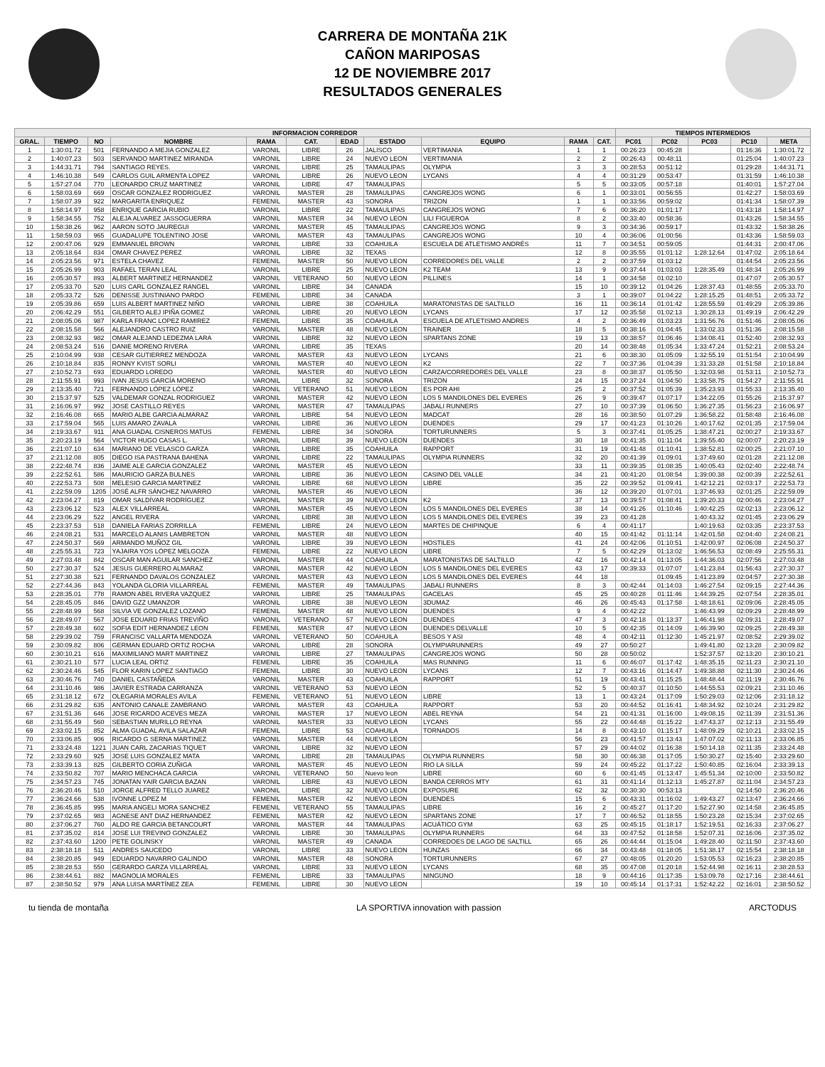CARRERA DE MONTAÑA 21K
CAÑON MARIPOSAS
12 DE NOVIEMBRE 2017
RESULTADOS GENERALES
| INFORMACION CORREDOR | | | | | | | | | | | TIEMPOS INTERMEDIOS | | | | |
| --- | --- | --- | --- | --- | --- | --- | --- | --- | --- | --- | --- | --- | --- | --- | --- |
| GRAL. | TIEMPO | NO | NOMBRE | RAMA | CAT. | EDAD | ESTADO | EQUIPO | RAMA | CAT. | PC01 | PC02 | PC03 | PC10 | META |
| 1 | 1:30:01.72 | 501 | FERNANDO A MEJIA GONZALEZ | VARONIL | LIBRE | 26 | JALISCO | VERTIMANIA | 1 | 1 | 00:26:23 | 00:45:28 | | 01:16:36 | 1:30:01.72 |
| 2 | 1:40:07.23 | 503 | SERVANDO MARTINEZ MIRANDA | VARONIL | LIBRE | 24 | NUEVO LEON | VERTIMANIA | 2 | 2 | 00:26:43 | 00:48:11 | | 01:25:04 | 1:40:07.23 |
| 3 | 1:44:31.71 | 794 | SANTIAGO REYES. | VARONIL | LIBRE | 25 | TAMAULIPAS | OLYMPIA | 3 | 3 | 00:28:53 | 00:51:12 | | 01:29:28 | 1:44:31.71 |
| 4 | 1:46:10.38 | 549 | CARLOS GUIL ARMENTA LOPEZ | VARONIL | LIBRE | 26 | NUEVO LEON | LYCANS | 4 | 4 | 00:31:29 | 00:53:47 | | 01:31:59 | 1:46:10.38 |
| 5 | 1:57:27.04 | 770 | LEONARDO CRUZ MARTINEZ | VARONIL | LIBRE | 47 | TAMAULIPAS | | 5 | 5 | 00:33:05 | 00:57:18 | | 01:40:01 | 1:57:27.04 |
| 6 | 1:58:03.69 | 669 | OSCAR GONZALEZ RODRIGUEZ | VARONIL | MASTER | 28 | TAMAULIPAS | CANGREJOS WONG | 6 | 1 | 00:33:01 | 00:56:55 | | 01:42:27 | 1:58:03.69 |
| 7 | 1:58:07.39 | 922 | MARGARITA ENRIQUEZ | FEMENIL | MASTER | 43 | SONORA | TRIZON | 1 | 1 | 00:33:56 | 00:59:02 | | 01:41:34 | 1:58:07.39 |
| 8 | 1:58:14.97 | 958 | ENRIQUE GARCIA RUBIO | VARONIL | LIBRE | 22 | TAMAULIPAS | CANGREJOS WONG | 7 | 6 | 00:36:20 | 01:01:17 | | 01:43:18 | 1:58:14.97 |
| 9 | 1:58:34.55 | 752 | ALEJA ALVAREZ JASSOGUERRA | VARONIL | MASTER | 34 | NUEVO LEON | LILI FIGUEROA | 8 | 2 | 00:33:40 | 00:58:36 | | 01:43:26 | 1:58:34.55 |
| 10 | 1:58:38.26 | 962 | AARON SOTO JAUREGUI | VARONIL | MASTER | 45 | TAMAULIPAS | CANGREJOS WONG | 9 | 3 | 00:34:36 | 00:59:17 | | 01:43:32 | 1:58:38.26 |
| 11 | 1:58:59.03 | 965 | GUADALUPE TOLENTINO JOSE | VARONIL | MASTER | 43 | TAMAULIPAS | CANGREJOS WONG | 10 | 4 | 00:36:06 | 01:00:56 | | 01:43:36 | 1:58:59.03 |
| 12 | 2:00:47.06 | 929 | EMMANUEL BROWN | VARONIL | LIBRE | 33 | COAHUILA | ESCUELA DE ATLETISMO ANDRÉS | 11 | 7 | 00:34:51 | 00:59:05 | | 01:44:31 | 2:00:47.06 |
| 13 | 2:05:18.64 | 834 | OMAR CHAVEZ PEREZ | VARONIL | LIBRE | 32 | TEXAS | | 12 | 8 | 00:35:55 | 01:01:12 | 1:28:12.64 | 01:47:02 | 2:05:18.64 |
| 14 | 2:05:23.56 | 971 | ESTELA CHAVEZ | FEMENIL | MASTER | 50 | NUEVO LEON | CORREDORES DEL VALLE | 2 | 2 | 00:37:59 | 01:03:12 | | 01:44:54 | 2:05:23.56 |
| 15 | 2:05:26.99 | 903 | RAFAEL TERAN LEAL | VARONIL | LIBRE | 25 | NUEVO LEON | K2 TEAM | 13 | 9 | 00:37:44 | 01:03:03 | 1:28:35.49 | 01:48:34 | 2:05:26.99 |
| 16 | 2:05:30.57 | 893 | ALBERT MARTINEZ HERNANDEZ | VARONIL | VETERANO | 50 | NUEVO LEON | PILLINES | 14 | 1 | 00:34:58 | 01:02:10 | | 01:47:07 | 2:05:30.57 |
| 17 | 2:05:33.70 | 520 | LUIS CARL GONZALEZ RANGEL | VARONIL | LIBRE | 34 | CANADA | | 15 | 10 | 00:39:12 | 01:04:26 | 1:28:37.43 | 01:48:55 | 2:05:33.70 |
| 18 | 2:05:33.72 | 526 | DENISSE JUSTINIANO PARDO | FEMENIL | LIBRE | 34 | CANADA | | 3 | 1 | 00:39:07 | 01:04:22 | 1:28:15.25 | 01:48:51 | 2:05:33.72 |
| 19 | 2:05:39.86 | 659 | LUIS ALBERT MARTINEZ NIÑO | VARONIL | LIBRE | 38 | COAHUILA | MARATONISTAS DE SALTILLO | 16 | 11 | 00:36:14 | 01:01:42 | 1:28:55.59 | 01:49:29 | 2:05:39.86 |
| 20 | 2:06:42.29 | 551 | GILBERTO ALEJ IPIÑA GOMEZ | VARONIL | LIBRE | 20 | NUEVO LEON | LYCANS | 17 | 12 | 00:35:58 | 01:02:13 | 1:30:28.13 | 01:49:19 | 2:06:42.29 |
| 21 | 2:08:05.06 | 987 | KARLA FRANC LOPEZ RAMIREZ | FEMENIL | LIBRE | 35 | COAHUILA | ESCUELA DE ATLETISMO ANDRES | 4 | 2 | 00:36:49 | 01:03:23 | 1:31:56.76 | 01:51:46 | 2:08:05.06 |
| 22 | 2:08:15.58 | 566 | ALEJANDRO CASTRO RUIZ | VARONIL | MASTER | 48 | NUEVO LEON | TRAINER | 18 | 5 | 00:38:16 | 01:04:45 | 1:33:02.33 | 01:51:36 | 2:08:15.58 |
| 23 | 2:08:32.93 | 982 | OMAR ALEJAND LEDEZMA LARA | VARONIL | LIBRE | 32 | NUEVO LEON | SPARTANS ZONE | 19 | 13 | 00:38:57 | 01:06:46 | 1:34:08.41 | 01:52:40 | 2:08:32.93 |
| 24 | 2:08:53.24 | 516 | DANIE MORENO RIVERA | VARONIL | LIBRE | 35 | TEXAS | | 20 | 14 | 00:38:48 | 01:05:34 | 1:33:47.24 | 01:52:21 | 2:08:53.24 |
| 25 | 2:10:04.99 | 938 | CESAR GUTIERREZ MENDOZA | VARONIL | MASTER | 43 | NUEVO LEON | LYCANS | 21 | 6 | 00:38:30 | 01:05:09 | 1:32:55.19 | 01:51:54 | 2:10:04.99 |
| 26 | 2:10:18.84 | 835 | RONNY KVIST SORLI | VARONIL | MASTER | 40 | NUEVO LEON | K2 | 22 | 7 | 00:37:36 | 01:04:39 | 1:31:33.28 | 01:51:58 | 2:10:18.84 |
| 27 | 2:10:52.73 | 693 | EDUARDO LOREDO | VARONIL | MASTER | 40 | NUEVO LEON | CARZA/CORREDORES DEL VALLE | 23 | 8 | 00:38:37 | 01:05:50 | 1:32:03.98 | 01:53:11 | 2:10:52.73 |
| 28 | 2:11:55.91 | 993 | IVAN JESUS GARCÍA MORENO | VARONIL | LIBRE | 32 | SONORA | TRIZON | 24 | 15 | 00:37:24 | 01:04:50 | 1:33:58.75 | 01:54:27 | 2:11:55.91 |
| 29 | 2:13:35.40 | 721 | FERNANDO LÓPEZ LÓPEZ | VARONIL | VETERANO | 51 | NUEVO LEON | ES POR AHI | 25 | 2 | 00:37:52 | 01:05:39 | 1:35:23.93 | 01:55:33 | 2:13:35.40 |
| 30 | 2:15:37.97 | 525 | VALDEMAR GONZAL RODRIGUEZ | VARONIL | MASTER | 42 | NUEVO LEON | LOS 5 MANDILONES DEL EVERES | 26 | 9 | 00:39:47 | 01:07:17 | 1:34:22.05 | 01:55:26 | 2:15:37.97 |
| 31 | 2:16:06.97 | 992 | JOSE CASTILLO REYES | VARONIL | MASTER | 47 | TAMAULIPAS | JABALI RUNNERS | 27 | 10 | 00:37:39 | 01:06:50 | 1:36:27.35 | 01:56:23 | 2:16:06.97 |
| 32 | 2:16:46.08 | 665 | MARIO ALBE GARCIA ALMARAZ | VARONIL | LIBRE | 54 | NUEVO LEON | MADCAT | 28 | 16 | 00:38:50 | 01:07:29 | 1:36:58.22 | 01:58:48 | 2:16:46.08 |
| 33 | 2:17:59.04 | 565 | LUIS AMARO ZAVALA | VARONIL | LIBRE | 36 | NUEVO LEON | DUENDES | 29 | 17 | 00:41:23 | 01:10:26 | 1:40:17.62 | 02:01:35 | 2:17:59.04 |
| 34 | 2:19:33.67 | 911 | ANA GUADAL CISNEROS MATUS | FEMENIL | LIBRE | 34 | SONORA | TORTURUNNERS | 5 | 3 | 00:37:41 | 01:05:25 | 1:38:47.21 | 02:00:27 | 2:19:33.67 |
| 35 | 2:20:23.19 | 564 | VICTOR HUGO CASAS L. | VARONIL | LIBRE | 39 | NUEVO LEON | DUENDES | 30 | 18 | 00:41:35 | 01:11:04 | 1:39:55.40 | 02:00:07 | 2:20:23.19 |
| 36 | 2:21:07.10 | 634 | MARIANO DE VELASCO GARZA | VARONIL | LIBRE | 35 | COAHUILA | RAPPORT | 31 | 19 | 00:41:48 | 01:10:41 | 1:38:52.81 | 02:00:25 | 2:21:07.10 |
| 37 | 2:21:12.08 | 805 | DIEGO ISA PASTRANA BAHENA | VARONIL | LIBRE | 22 | TAMAULIPAS | OLYMPIA RUNNERS | 32 | 20 | 00:41:39 | 01:09:01 | 1:37:49.60 | 02:01:28 | 2:21:12.08 |
| 38 | 2:22:48.74 | 836 | JAIME ALE GARCIA GONZALEZ | VARONIL | MASTER | 45 | NUEVO LEON | | 33 | 11 | 00:39:35 | 01:08:35 | 1:40:05.43 | 02:02:40 | 2:22:48.74 |
| 39 | 2:22:52.61 | 586 | MAURICIO GARZA BULNES | VARONIL | LIBRE | 36 | NUEVO LEON | CASINO DEL VALLE | 34 | 21 | 00:41:20 | 01:08:54 | 1:39:00.38 | 02:00:39 | 2:22:52.61 |
| 40 | 2:22:53.73 | 508 | MELESIO GARCIA MARTINEZ | VARONIL | LIBRE | 68 | NUEVO LEON | LIBRE | 35 | 22 | 00:39:52 | 01:09:41 | 1:42:12.21 | 02:03:17 | 2:22:53.73 |
| 41 | 2:22:59.09 | 1205 | JOSÉ ALFR SÁNCHEZ NAVARRO | VARONIL | MASTER | 46 | NUEVO LEON | | 36 | 12 | 00:39:20 | 01:07:01 | 1:37:46.93 | 02:01:25 | 2:22:59.09 |
| 42 | 2:23:04.27 | 819 | OMAR SALDÍVAR RODRÍGUEZ | VARONIL | MASTER | 39 | NUEVO LEON | K2 | 37 | 13 | 00:39:57 | 01:08:41 | 1:39:20.33 | 02:00:46 | 2:23:04.27 |
| 43 | 2:23:06.12 | 523 | ALEX VILLARREAL | VARONIL | MASTER | 45 | NUEVO LEON | LOS 5 MANDILONES DEL EVERES | 38 | 14 | 00:41:26 | 01:10:46 | 1:40:42.25 | 02:02:13 | 2:23:06.12 |
| 44 | 2:23:06.29 | 522 | ANGEL RIVERA | VARONIL | LIBRE | 38 | NUEVO LEON | LOS 5 MANDILONES DEL EVERES | 39 | 23 | 00:41:28 | | 1:40:43.32 | 02:01:45 | 2:23:06.29 |
| 45 | 2:23:37.53 | 518 | DANIELA FARIAS ZORRILLA | FEMENIL | LIBRE | 24 | NUEVO LEON | MARTES DE CHIPINQUE | 6 | 4 | 00:41:17 | | 1:40:19.63 | 02:03:35 | 2:23:37.53 |
| 46 | 2:24:08.21 | 531 | MARCELO ALANIS LAMBRETON | VARONIL | MASTER | 48 | NUEVO LEON | | 40 | 15 | 00:41:42 | 01:11:14 | 1:42:01.58 | 02:04:40 | 2:24:08.21 |
| 47 | 2:24:50.37 | 569 | ARMANDO MUÑOZ GIL | VARONIL | LIBRE | 39 | NUEVO LEON | HOSTILES | 41 | 24 | 00:42:06 | 01:10:51 | 1:42:00.97 | 02:06:08 | 2:24:50.37 |
| 48 | 2:25:55.31 | 723 | YAJAIRA YOS LÓPEZ MELGOZA | FEMENIL | LIBRE | 22 | NUEVO LEON | LIBRE | 7 | 5 | 00:42:29 | 01:13:02 | 1:46:56.53 | 02:08:49 | 2:25:55.31 |
| 49 | 2:27:03.48 | 842 | OSCAR MAN AGUILAR SANCHEZ | VARONIL | MASTER | 44 | COAHUILA | MARATONISTAS DE SALTILLO | 42 | 16 | 00:42:14 | 01:13:05 | 1:44:36.03 | 02:07:56 | 2:27:03.48 |
| 50 | 2:27:30.37 | 524 | JESUS GUERRERO ALMARAZ | VARONIL | MASTER | 42 | NUEVO LEON | LOS 5 MANDILONES DEL EVERES | 43 | 17 | 00:39:33 | 01:07:07 | 1:41:23.84 | 01:56:43 | 2:27:30.37 |
| 51 | 2:27:30.38 | 521 | FERNANDO DAVALOS GONZALEZ | VARONIL | MASTER | 43 | NUEVO LEON | LOS 5 MANDILONES DEL EVERES | 44 | 18 | | 01:09:45 | 1:41:23.89 | 02:04:57 | 2:27:30.38 |
| 52 | 2:27:44.36 | 843 | YOLANDA GLORIA VILLARREAL | FEMENIL | MASTER | 49 | TAMAULIPAS | JABALI RUNNERS | 8 | 3 | 00:42:44 | 01:14:03 | 1:46:27.54 | 02:09:15 | 2:27:44.36 |
| 53 | 2:28:35.01 | 778 | RAMON ABEL RIVERA VAZQUEZ | VARONIL | LIBRE | 25 | TAMAULIPAS | GACELAS | 45 | 25 | 00:40:28 | 01:11:46 | 1:44:39.25 | 02:07:54 | 2:28:35.01 |
| 54 | 2:28:45.05 | 846 | DAVID GZZ UMANZOR | VARONIL | LIBRE | 38 | NUEVO LEON | 3DUMAZ | 46 | 26 | 00:45:43 | 01:17:58 | 1:48:18.61 | 02:09:06 | 2:28:45.05 |
| 55 | 2:28:48.99 | 568 | SILVIA VE GONZALEZ LOZANO | FEMENIL | MASTER | 48 | NUEVO LEON | DUENDES | 9 | 4 | 00:42:22 | | 1:46:43.99 | 02:09:29 | 2:28:48.99 |
| 56 | 2:28:49.07 | 567 | JOSE EDUARD FRIAS TREVIÑO | VARONIL | VETERANO | 57 | NUEVO LEON | DUENDES | 47 | 3 | 00:42:18 | 01:13:37 | 1:46:41.98 | 02:09:31 | 2:28:49.07 |
| 57 | 2:28:49.38 | 602 | SOFIA EDIT HERNANDEZ LEON | FEMENIL | MASTER | 47 | NUEVO LEON | DUENDES DELVALLE | 10 | 5 | 00:42:35 | 01:14:09 | 1:46:39.90 | 02:09:25 | 2:28:49.38 |
| 58 | 2:29:39.02 | 759 | FRANCISC VALLARTA MENDOZA | VARONIL | VETERANO | 50 | COAHUILA | BESOS Y ASI | 48 | 4 | 00:42:11 | 01:12:30 | 1:45:21.97 | 02:08:52 | 2:29:39.02 |
| 59 | 2:30:09.82 | 806 | GERMAN EDUARD ORTIZ ROCHA | VARONIL | LIBRE | 28 | SONORA | OLYMPIARUNNERS | 49 | 27 | 00:50:27 | | 1:49:41.80 | 02:13:28 | 2:30:09.82 |
| 60 | 2:30:10.21 | 616 | MAXIMILIANO MART MARTINEZ | VARONIL | LIBRE | 27 | TAMAULIPAS | CANGREJOS WONG | 50 | 28 | 00:50:02 | | 1:52:37.57 | 02:13:20 | 2:30:10.21 |
| 61 | 2:30:21.10 | 577 | LUCIA LEAL ORTIZ | FEMENIL | LIBRE | 35 | COAHUILA | MAS RUNNING | 11 | 6 | 00:46:07 | 01:17:42 | 1:48:35.15 | 02:11:23 | 2:30:21.10 |
| 62 | 2:30:24.46 | 545 | FLOR KARIN LOPEZ SANTIAGO | FEMENIL | LIBRE | 30 | NUEVO LEON | LYCANS | 12 | 7 | 00:43:16 | 01:14:47 | 1:49:38.88 | 02:11:30 | 2:30:24.46 |
| 63 | 2:30:46.76 | 740 | DANIEL CASTAÑEDA | VARONIL | MASTER | 43 | COAHUILA | RAPPORT | 51 | 19 | 00:43:41 | 01:15:25 | 1:48:48.44 | 02:11:19 | 2:30:46.76 |
| 64 | 2:31:10.46 | 986 | JAVIER ESTRADA CARRANZA | VARONIL | VETERANO | 53 | NUEVO LEON | | 52 | 5 | 00:40:37 | 01:10:50 | 1:44:55.53 | 02:09:21 | 2:31:10.46 |
| 65 | 2:31:18.12 | 672 | OLEGARIA MORALES AVILA | FEMENIL | VETERANO | 51 | NUEVO LEON | LIBRE | 13 | 1 | 00:43:24 | 01:17:09 | 1:50:29.03 | 02:12:06 | 2:31:18.12 |
| 66 | 2:31:29.82 | 635 | ANTONIO CANALE ZAMBRANO | VARONIL | MASTER | 43 | COAHUILA | RAPPORT | 53 | 20 | 00:44:52 | 01:16:41 | 1:48:34.92 | 02:10:24 | 2:31:29.82 |
| 67 | 2:31:51.36 | 646 | JOSE RICARDO ACEVES MEZA | VARONIL | MASTER | 17 | NUEVO LEON | ABEL REYNA | 54 | 21 | 00:41:31 | 01:16:00 | 1:49:08.15 | 02:11:39 | 2:31:51.36 |
| 68 | 2:31:55.49 | 560 | SEBASTIAN MURILLO REYNA | VARONIL | MASTER | 33 | NUEVO LEON | LYCANS | 55 | 22 | 00:44:48 | 01:15:22 | 1:47:43.37 | 02:12:13 | 2:31:55.49 |
| 69 | 2:33:02.15 | 852 | ALMA GUADAL AVILA SALAZAR | FEMENIL | LIBRE | 53 | COAHUILA | TORNADOS | 14 | 8 | 00:43:10 | 01:15:17 | 1:48:09.29 | 02:10:21 | 2:33:02.15 |
| 70 | 2:33:06.85 | 906 | RICARDO G SERNA MARTINEZ | VARONIL | MASTER | 44 | NUEVO LEON | | 56 | 23 | 00:41:57 | 01:13:43 | 1:47:07.02 | 02:11:13 | 2:33:06.85 |
| 71 | 2:33:24.48 | 1221 | JUAN CARL ZACARIAS TIQUET | VARONIL | LIBRE | 32 | NUEVO LEON | | 57 | 29 | 00:44:02 | 01:16:38 | 1:50:14.18 | 02:11:35 | 2:33:24.48 |
| 72 | 2:33:29.60 | 925 | JOSE LUIS GONZALEZ MATA | VARONIL | LIBRE | 28 | TAMAULIPAS | OLYMPIA RUNNERS | 58 | 30 | 00:46:38 | 01:17:05 | 1:50:30.27 | 02:15:40 | 2:33:29.60 |
| 73 | 2:33:39.13 | 825 | GILBERTO CORIA ZUÑIGA | VARONIL | MASTER | 45 | NUEVO LEON | RIO LA SILLA | 59 | 24 | 00:45:22 | 01:17:22 | 1:50:40.85 | 02:16:04 | 2:33:39.13 |
| 74 | 2:33:50.82 | 707 | MARIO MENCHACA GARCIA | VARONIL | VETERANO | 50 | Nuevo leon | LIBRE | 60 | 6 | 00:41:45 | 01:13:47 | 1:45:51.34 | 02:10:00 | 2:33:50.82 |
| 75 | 2:34:57.23 | 745 | JONATAN YAIR GARCIA BAZAN | VARONIL | LIBRE | 43 | NUEVO LEON | BANDA CERROS MTY | 61 | 31 | 00:41:14 | 01:12:13 | 1:45:27.87 | 02:11:04 | 2:34:57.23 |
| 76 | 2:36:20.46 | 510 | JORGE ALFRED TELLO JUAREZ | VARONIL | LIBRE | 32 | NUEVO LEON | EXPOSURE | 62 | 32 | 00:30:30 | 00:53:13 | | 02:14:50 | 2:36:20.46 |
| 77 | 2:36:24.66 | 538 | IVONNE LOPEZ M | FEMENIL | MASTER | 42 | NUEVO LEON | DUENDES | 15 | 6 | 00:43:31 | 01:16:02 | 1:49:43.27 | 02:13:47 | 2:36:24.66 |
| 78 | 2:36:45.85 | 995 | MARIA ANGELI MORA SANCHEZ | FEMENIL | VETERANO | 55 | TAMAULIPAS | LIBRE | 16 | 2 | 00:45:27 | 01:17:20 | 1:52:27.90 | 02:14:58 | 2:36:45.85 |
| 79 | 2:37:02.65 | 983 | AGNESE ANT DIAZ HERNANDEZ | FEMENIL | MASTER | 42 | NUEVO LEON | SPARTANS ZONE | 17 | 7 | 00:46:52 | 01:18:55 | 1:50:23.28 | 02:15:34 | 2:37:02.65 |
| 80 | 2:37:06.27 | 760 | ALDO RE GARCIA BETANCOURT | VARONIL | MASTER | 44 | TAMAULIPAS | ACUÁTICO GYM | 63 | 25 | 00:45:15 | 01:18:17 | 1:52:19.51 | 02:16:33 | 2:37:06.27 |
| 81 | 2:37:35.02 | 814 | JOSE LUI TREVINO GONZALEZ | VARONIL | LIBRE | 30 | TAMAULIPAS | OLYMPIA RUNNERS | 64 | 33 | 00:47:52 | 01:18:58 | 1:52:07.31 | 02:16:06 | 2:37:35.02 |
| 82 | 2:37:43.60 | 1200 | PETE GOLINSKY | VARONIL | MASTER | 49 | CANADA | CORREDOES DE LAGO DE SALTILL | 65 | 26 | 00:44:44 | 01:15:04 | 1:49:28.40 | 02:11:50 | 2:37:43.60 |
| 83 | 2:38:18.18 | 511 | ANDRES SAUCEDO | VARONIL | LIBRE | 33 | NUEVO LEON | HUNZAS | 66 | 34 | 00:43:48 | 01:18:05 | 1:51:38.17 | 02:15:54 | 2:38:18.18 |
| 84 | 2:38:20.85 | 949 | EDUARDO NAVARRO GALINDO | VARONIL | MASTER | 48 | SONORA | TORTURUNNERS | 67 | 27 | 00:48:05 | 01:20:20 | 1:53:05.53 | 02:16:23 | 2:38:20.85 |
| 85 | 2:38:28.53 | 550 | GERARDO GARZA VILLARREAL | VARONIL | LIBRE | 33 | NUEVO LEON | LYCANS | 68 | 35 | 00:47:08 | 01:20:18 | 1:52:44.98 | 02:16:11 | 2:38:28.53 |
| 86 | 2:38:44.61 | 882 | MAGNOLIA MORALES | FEMENIL | LIBRE | 33 | TAMAULIPAS | NINGUNO | 18 | 9 | 00:44:16 | 01:17:35 | 1:53:09.78 | 02:17:16 | 2:38:44.61 |
| 87 | 2:38:50.52 | 979 | ANA LUISA MARTÍNEZ ZEA | FEMENIL | LIBRE | 30 | NUEVO LEON | | 19 | 10 | 00:45:14 | 01:17:31 | 1:52:42.22 | 02:16:01 | 2:38:50.52 |
tu tienda de montaña LA SPORTIVA innovation with passion ARCTODUS